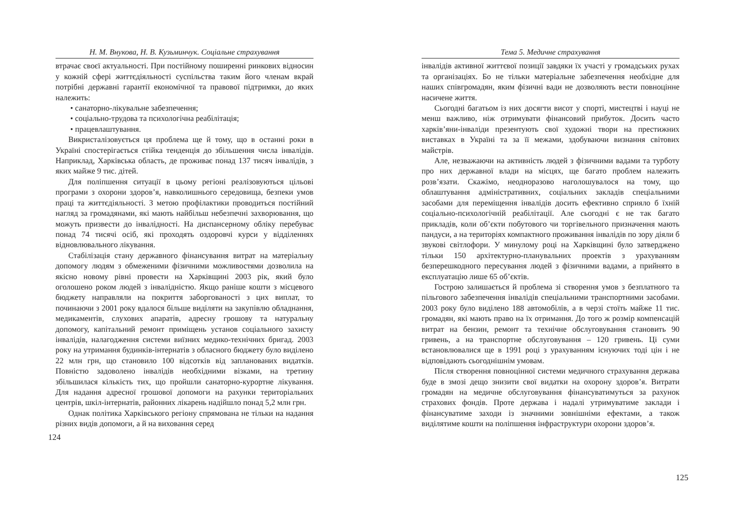Н. М. Внукова, Н. В. Кузьминчук. Соціальне страхування
втрачає своєї актуальності. При постійному поширенні ринкових відносин у кожній сфері життєдіяльності суспільства таким його членам вкрай потрібні державні гарантії економічної та правової підтримки, до яких належить:
• санаторно-лікувальне забезпечення;
• соціально-трудова та психологічна реабілітація;
• працевлаштування.
Викристалізовується ця проблема ще й тому, що в останні роки в Україні спостерігається стійка тенденція до збільшення числа інвалідів. Наприклад, Харківська область, де проживає понад 137 тисяч інвалідів, з яких майже 9 тис. дітей.
Для поліпшення ситуації в цьому регіоні реалізовуються цільові програми з охорони здоров’я, навколишнього середовища, безпеки умов праці та життєдіяльності. З метою профілактики проводиться постійний нагляд за громадянами, які мають найбільш небезпечні захворювання, що можуть призвести до інвалідності. На диспансерному обліку перебуває понад 74 тисячі осіб, які проходять оздоровчі курси у відділеннях відновлювального лікування.
Стабілізація стану державного фінансування витрат на матеріальну допомогу людям з обмеженими фізичними можливостями дозволила на якісно новому рівні провести на Харківщині 2003 рік, який було оголошено роком людей з інвалідністю. Якщо раніше кошти з місцевого бюджету направляли на покриття заборгованості з цих виплат, то починаючи з 2001 року вдалося більше виділяти на закупівлю обладнання, медикаментів, слухових апаратів, адресну грошову та натуральну допомогу, капітальний ремонт приміщень установ соціального захисту інвалідів, налагодження системи виїзних медико-технічних бригад. 2003 року на утримання будинків-інтернатів з обласного бюджету було виділено 22 млн грн, що становило 100 відсотків від запланованих видатків. Повністю задоволено інвалідів необхідними візками, на третину збільшилася кількість тих, що пройшли санаторно-курортне лікування. Для надання адресної грошової допомоги на рахунки територіальних центрів, шкіл-інтернатів, районних лікарень надійшло понад 5,2 млн грн.
Однак політика Харківського регіону спрямована не тільки на надання різних видів допомоги, а й на виховання серед
124
Тема 5. Медичне страхування
інвалідів активної життєвої позиції завдяки їх участі у громадських рухах та організаціях. Бо не тільки матеріальне забезпечення необхідне для наших співгромадян, яким фізичні вади не дозволяють вести повноцінне насичене життя.
Сьогодні багатьом із них досягти висот у спорті, мистецтві і науці не менш важливо, ніж отримувати фінансовий прибуток. Досить часто харків’яни-інваліди презентують свої художні твори на престижних виставках в Україні та за її межами, здобуваючи визнання світових майстрів.
Але, незважаючи на активність людей з фізичними вадами та турботу про них державної влади на місцях, ще багато проблем належить розв’язати. Скажімо, неодноразово наголошувалося на тому, що облаштування адміністративних, соціальних закладів спеціальними засобами для переміщення інвалідів досить ефективно сприяло б їхній соціально-психологічній реабілітації. Але сьогодні є не так багато прикладів, коли об’єкти побутового чи торгівельного призначення мають пандуси, а на територіях компактного проживання інвалідів по зору діяли б звукові світлофори. У минулому році на Харківщині було затверджено тільки 150 архітектурно-планувальних проектів з урахуванням безперешкодного пересування людей з фізичними вадами, а прийнято в експлуатацію лише 65 об’єктів.
Гострою залишається й проблема зі створення умов з безплатного та пільгового забезпечення інвалідів спеціальними транспортними засобами. 2003 року було виділено 188 автомобілів, а в черзі стоїть майже 11 тис. громадян, які мають право на їх отримання. До того ж розмір компенсацій витрат на бензин, ремонт та технічне обслуговування становить 90 гривень, а на транспортне обслуговування – 120 гривень. Ці суми встановлювалися ще в 1991 році з урахуванням існуючих тоді цін і не відповідають сьогоднішнім умовам.
Після створення повноцінної системи медичного страхування держава буде в змозі дещо знизити свої видатки на охорону здоров’я. Витрати громадян на медичне обслуговування фінансуватимуться за рахунок страхових фондів. Проте держава і надалі утримуватиме заклади і фінансуватиме заходи із значними зовнішніми ефектами, а також виділятиме кошти на поліпшення інфраструктури охорони здоров’я.
125